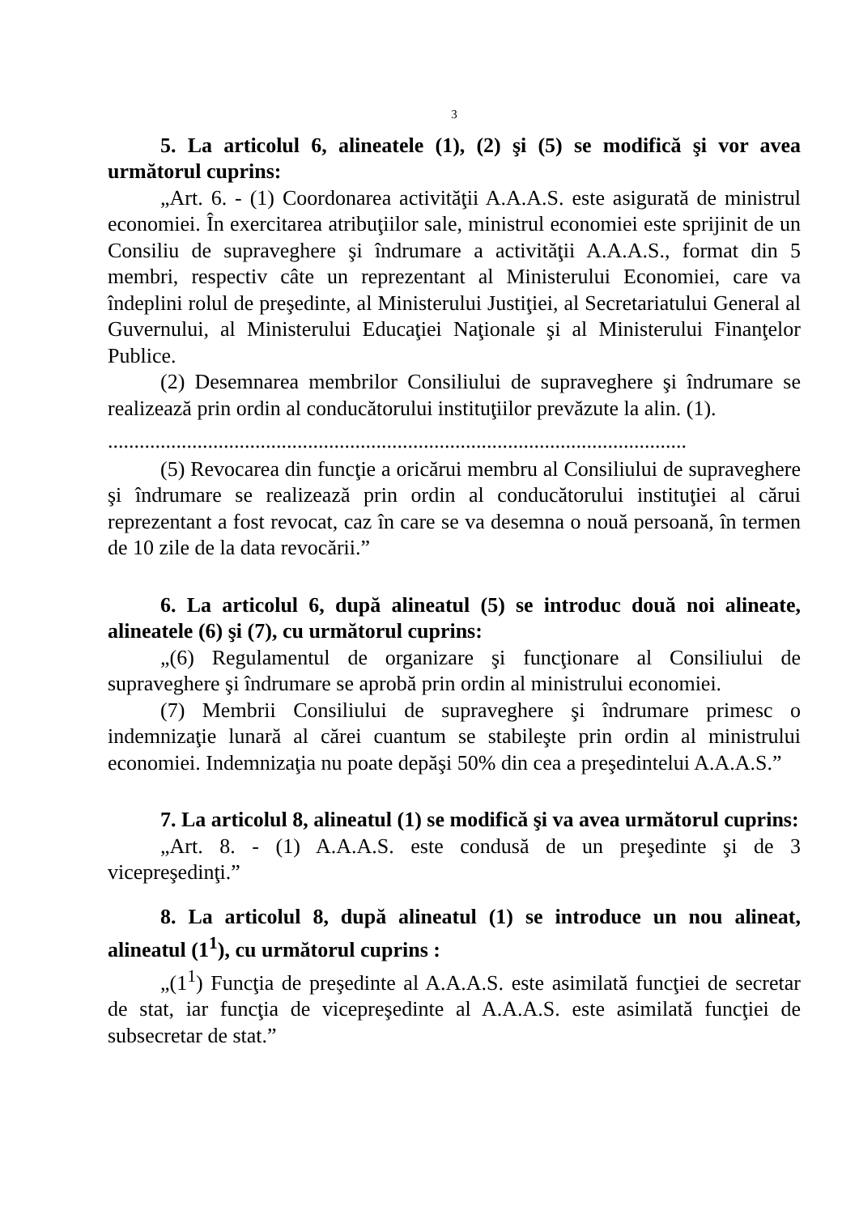3
5. La articolul 6, alineatele (1), (2) şi (5) se modifică şi vor avea următorul cuprins:
„Art. 6. - (1) Coordonarea activităţii A.A.A.S. este asigurată de ministrul economiei. În exercitarea atribuţiilor sale, ministrul economiei este sprijinit de un Consiliu de supraveghere şi îndrumare a activităţii A.A.A.S., format din 5 membri, respectiv câte un reprezentant al Ministerului Economiei, care va îndeplini rolul de preşedinte, al Ministerului Justiţiei, al Secretariatului General al Guvernului, al Ministerului Educaţiei Naţionale şi al Ministerului Finanţelor Publice.
(2) Desemnarea membrilor Consiliului de supraveghere şi îndrumare se realizează prin ordin al conducătorului instituţiilor prevăzute la alin. (1).
..............................................................................................................
(5) Revocarea din funcţie a oricărui membru al Consiliului de supraveghere şi îndrumare se realizează prin ordin al conducătorului instituţiei al cărui reprezentant a fost revocat, caz în care se va desemna o nouă persoană, în termen de 10 zile de la data revocării.”
6. La articolul 6, după alineatul (5) se introduc două noi alineate, alineatele (6) şi (7), cu următorul cuprins:
„(6) Regulamentul de organizare şi funcţionare al Consiliului de supraveghere şi îndrumare se aprobă prin ordin al ministrului economiei.
(7) Membrii Consiliului de supraveghere şi îndrumare primesc o indemnizaţie lunară al cărei cuantum se stabileşte prin ordin al ministrului economiei. Indemnizaţia nu poate depăşi 50% din cea a preşedintelui A.A.A.S.”
7. La articolul 8, alineatul (1) se modifică şi va avea următorul cuprins:
„Art. 8. - (1) A.A.A.S. este condusă de un preşedinte şi de 3 vicepreşedinţi.”
8. La articolul 8, după alineatul (1) se introduce un nou alineat, alineatul (1<sup>1</sup>), cu următorul cuprins :
„(1<sup>1</sup>) Funcţia de preşedinte al A.A.A.S. este asimilată funcţiei de secretar de stat, iar funcţia de vicepreşedinte al A.A.A.S. este asimilată funcţiei de subsecretar de stat.”